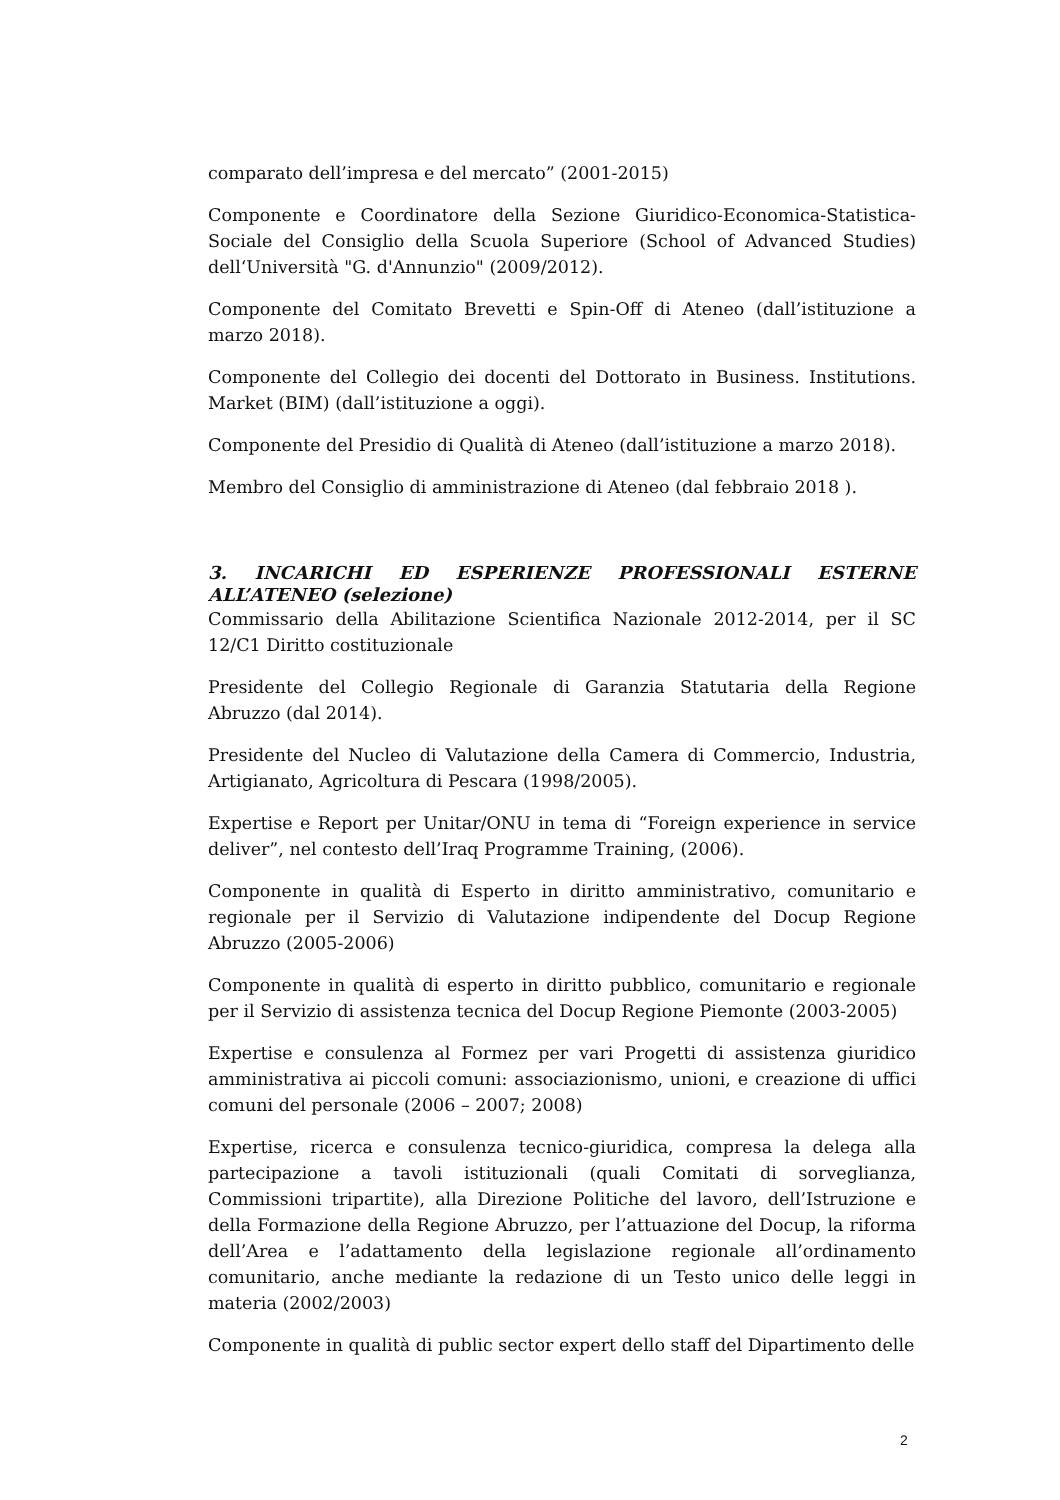comparato dell’impresa e del mercato” (2001-2015)
Componente e Coordinatore della Sezione Giuridico-Economica-Statistica-Sociale del Consiglio della Scuola Superiore (School of Advanced Studies) dell‘Università "G. d'Annunzio" (2009/2012).
Componente del Comitato Brevetti e Spin-Off di Ateneo (dall’istituzione a marzo 2018).
Componente del Collegio dei docenti del Dottorato in Business. Institutions. Market (BIM) (dall’istituzione a oggi).
Componente del Presidio di Qualità di Ateneo (dall’istituzione a marzo 2018).
Membro del Consiglio di amministrazione di Ateneo (dal febbraio 2018 ).
3. INCARICHI ED ESPERIENZE PROFESSIONALI ESTERNE ALL’ATENEO (selezione)
Commissario della Abilitazione Scientifica Nazionale 2012-2014, per il SC 12/C1 Diritto costituzionale
Presidente del Collegio Regionale di Garanzia Statutaria della Regione Abruzzo (dal 2014).
Presidente del Nucleo di Valutazione della Camera di Commercio, Industria, Artigianato, Agricoltura di Pescara (1998/2005).
Expertise e Report per Unitar/ONU in tema di “Foreign experience in service deliver”, nel contesto dell’Iraq Programme Training, (2006).
Componente in qualità di Esperto in diritto amministrativo, comunitario e regionale per il Servizio di Valutazione indipendente del Docup Regione Abruzzo (2005-2006)
Componente in qualità di esperto in diritto pubblico, comunitario e regionale per il Servizio di assistenza tecnica del Docup Regione Piemonte (2003-2005)
Expertise e consulenza al Formez per vari Progetti di assistenza giuridico amministrativa ai piccoli comuni: associazionismo, unioni, e creazione di uffici comuni del personale (2006 – 2007; 2008)
Expertise, ricerca e consulenza tecnico-giuridica, compresa la delega alla partecipazione a tavoli istituzionali (quali Comitati di sorveglianza, Commissioni tripartite), alla Direzione Politiche del lavoro, dell’Istruzione e della Formazione della Regione Abruzzo, per l’attuazione del Docup, la riforma dell’Area e l’adattamento della legislazione regionale all’ordinamento comunitario, anche mediante la redazione di un Testo unico delle leggi in materia (2002/2003)
Componente in qualità di public sector expert dello staff del Dipartimento delle
2